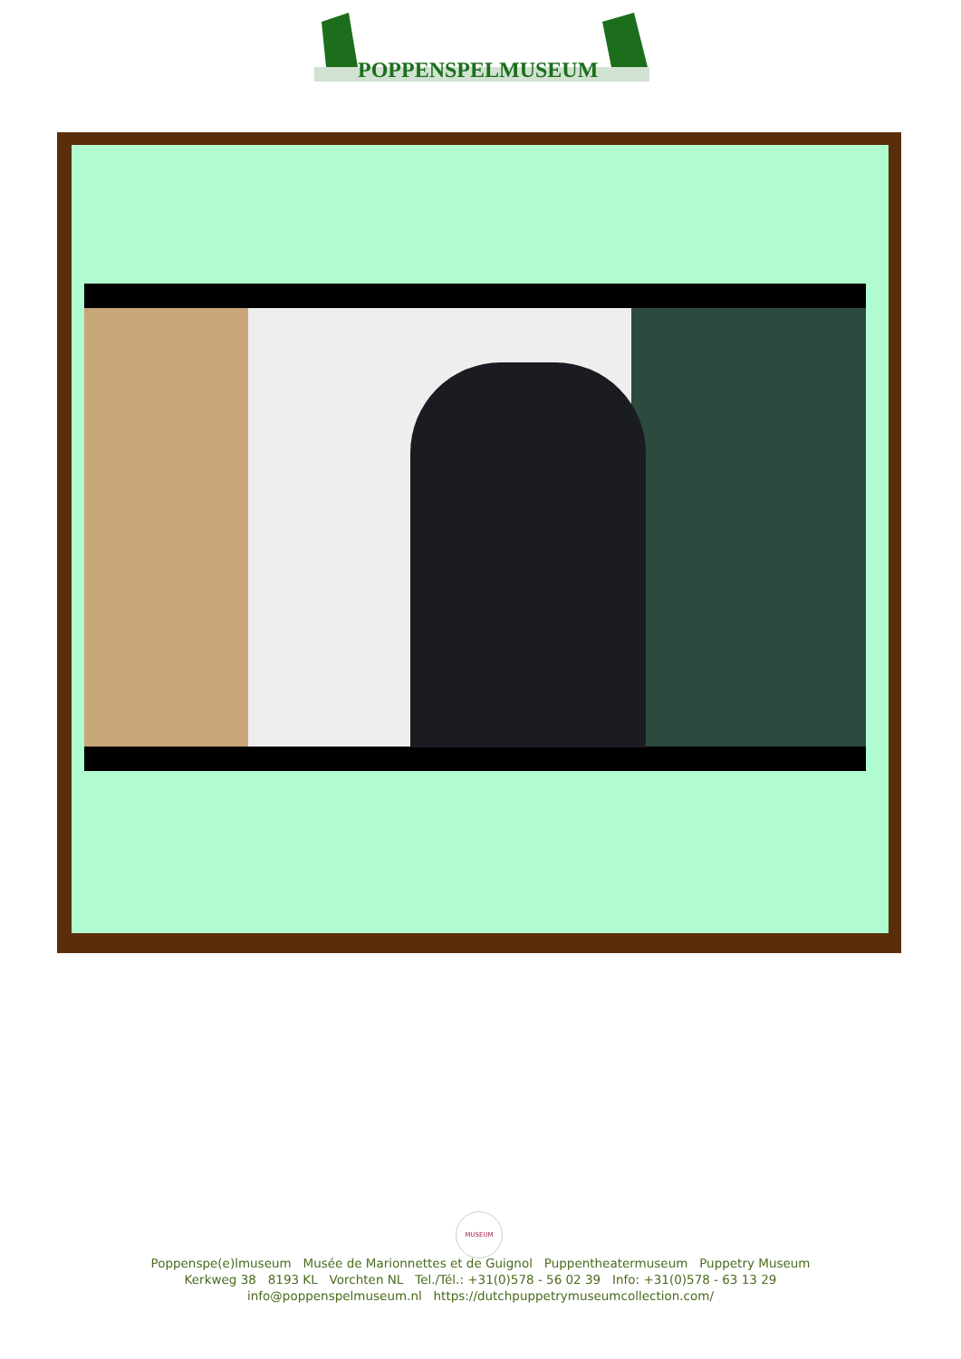POPPENSPELMUSEUM
MUSEUM
Poppenspe(e)lmuseum Musée de Marionnettes et de Guignol Puppentheatermuseum Puppetry Museum
Kerkweg 38 8193 KL Vorchten NL Tel./Tél.: +31(0)578 - 56 02 39 Info: +31(0)578 - 63 13 29
info@poppenspelmuseum.nl https://dutchpuppetrymuseumcollection.com/